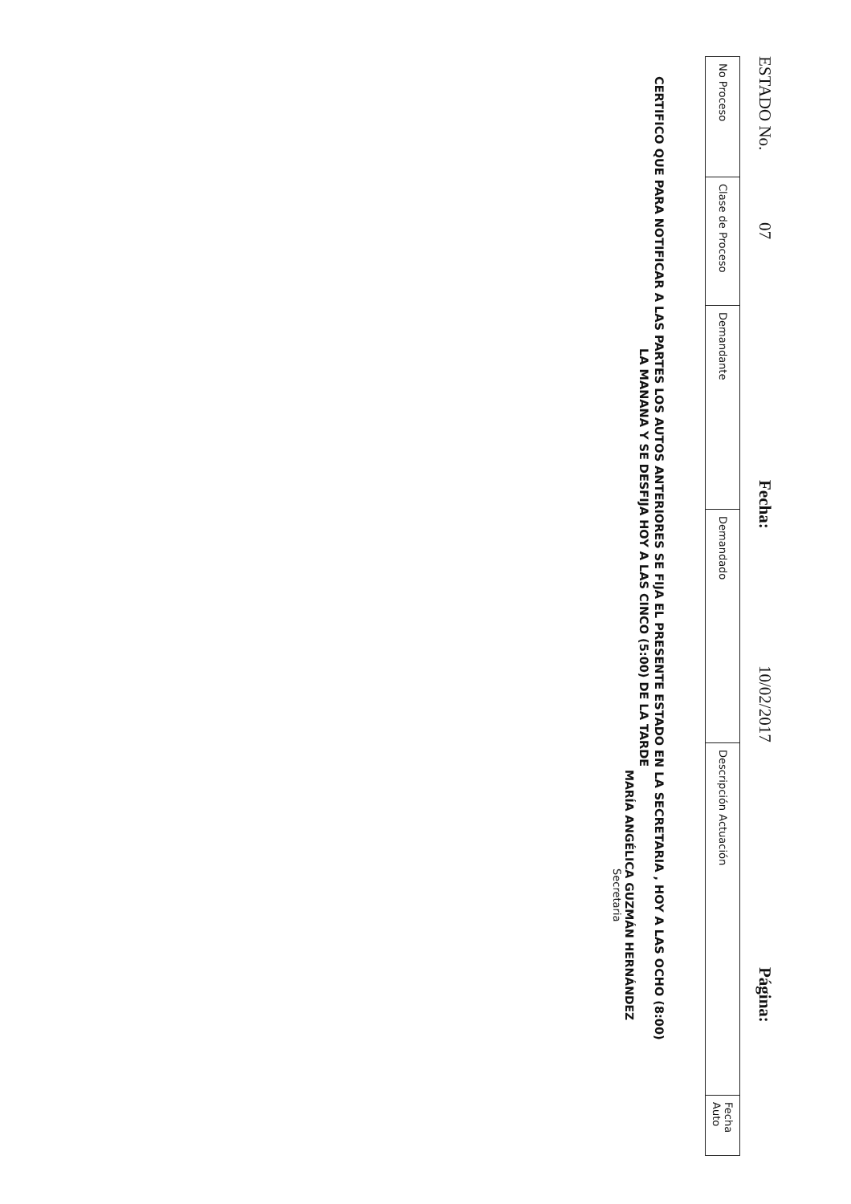ESTADO No. 07 Fecha: 10/02/2017 Página:
| No Proceso | Clase de Proceso | Demandante | Demandado | Descripción Actuación | Fecha Auto |
| --- | --- | --- | --- | --- | --- |
CERTIFICO QUE PARA NOTIFICAR A LAS PARTES LOS AUTOS ANTERIORES SE FIJA EL PRESENTE ESTADO EN LA SECRETARIA , HOY A LAS OCHO (8:00)
LA MANANA Y SE DESFIJA HOY A LAS CINCO (5:00) DE LA TARDE
MARÍA ANGÉLICA GUZMÁN HERNÁNDEZ
Secretaria